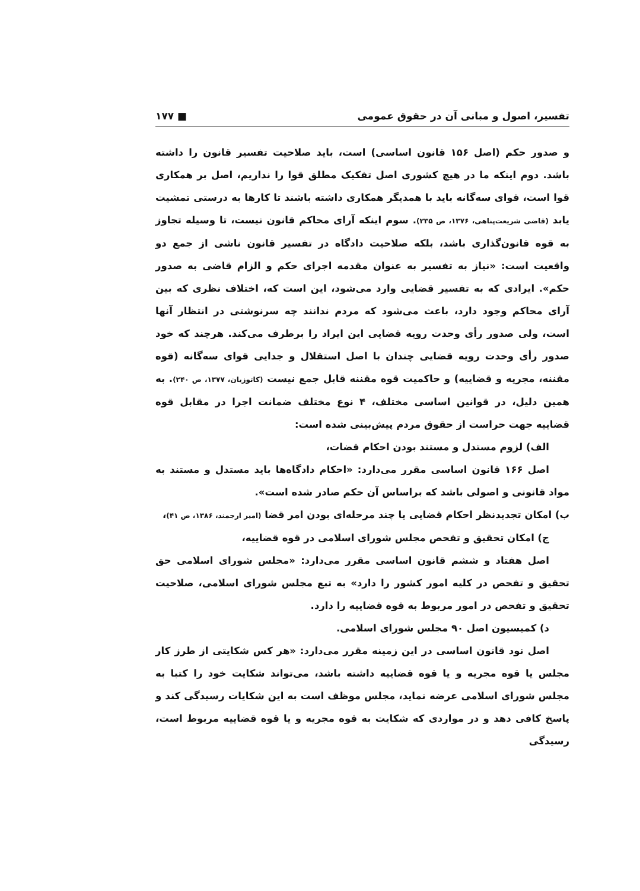تفسیر، اصول و مبانی آن در حقوق عمومی ■ ۱۷۷
و صدور حکم (اصل ۱۵۶ قانون اساسی) است، باید صلاحیت تفسیر قانون را داشته باشد. دوم اینکه ما در هیچ کشوری اصل تفکیک مطلق قوا را نداریم، اصل بر همکاری قوا است، قوای سه‌گانه باید با همدیگر همکاری داشته باشند تا کارها به درستی تمشیت یابد (قاضی شریعت‌پناهی، ۱۳۷۶، ص ۲۳۵). سوم اینکه آرای محاکم قانون نیست، تا وسیله تجاوز به قوه قانون‌گذاری باشد، بلکه صلاحیت دادگاه در تفسیر قانون ناشی از جمع دو واقعیت است: «نیاز به تفسیر به عنوان مقدمه اجرای حکم و الزام قاضی به صدور حکم». ایرادی که به تفسیر قضایی وارد می‌شود، این است که، اختلاف نظری که بین آرای محاکم وجود دارد، باعث می‌شود که مردم ندانند چه سرنوشتی در انتظار آنها است، ولی صدور رأی وحدت رویه قضایی این ایراد را برطرف می‌کند. هرچند که خود صدور رأی وحدت رویه قضایی چندان با اصل استقلال و جدایی قوای سه‌گانه (قوه مقننه، مجریه و قضاییه) و حاکمیت قوه مقننه قابل جمع نیست (کاتوزیان، ۱۳۷۷، ص ۲۴۰). به همین دلیل، در قوانین اساسی مختلف، ۴ نوع مختلف ضمانت اجرا در مقابل قوه قضاییه جهت حراست از حقوق مردم پیش‌بینی شده است:
الف) لزوم مستدل و مستند بودن احکام قضات،
اصل ۱۶۶ قانون اساسی مقرر می‌دارد: «احکام دادگاه‌ها باید مستدل و مستند به مواد قانونی و اصولی باشد که براساس آن حکم صادر شده است».
ب) امکان تجدیدنظر احکام قضایی یا چند مرحله‌ای بودن امر قضا (امیر ارجمند، ۱۳۸۶، ص ۴۱)،
ج) امکان تحقیق و تفحص مجلس شورای اسلامی در قوه قضاییه،
اصل هفتاد و ششم قانون اساسی مقرر می‌دارد: «مجلس شورای اسلامی حق تحقیق و تفحص در کلیه امور کشور را دارد» به تبع مجلس شورای اسلامی، صلاحیت تحقیق و تفحص در امور مربوط به قوه قضاییه را دارد.
د) کمیسیون اصل ۹۰ مجلس شورای اسلامی.
اصل نود قانون اساسی در این زمینه مقرر می‌دارد: «هر کس شکایتی از طرز کار مجلس یا قوه مجریه و یا قوه قضاییه داشته باشد، می‌تواند شکایت خود را کتبا به مجلس شورای اسلامی عرضه نماید، مجلس موظف است به این شکایات رسیدگی کند و پاسخ کافی دهد و در مواردی که شکایت به قوه مجریه و یا قوه قضاییه مربوط است، رسیدگی